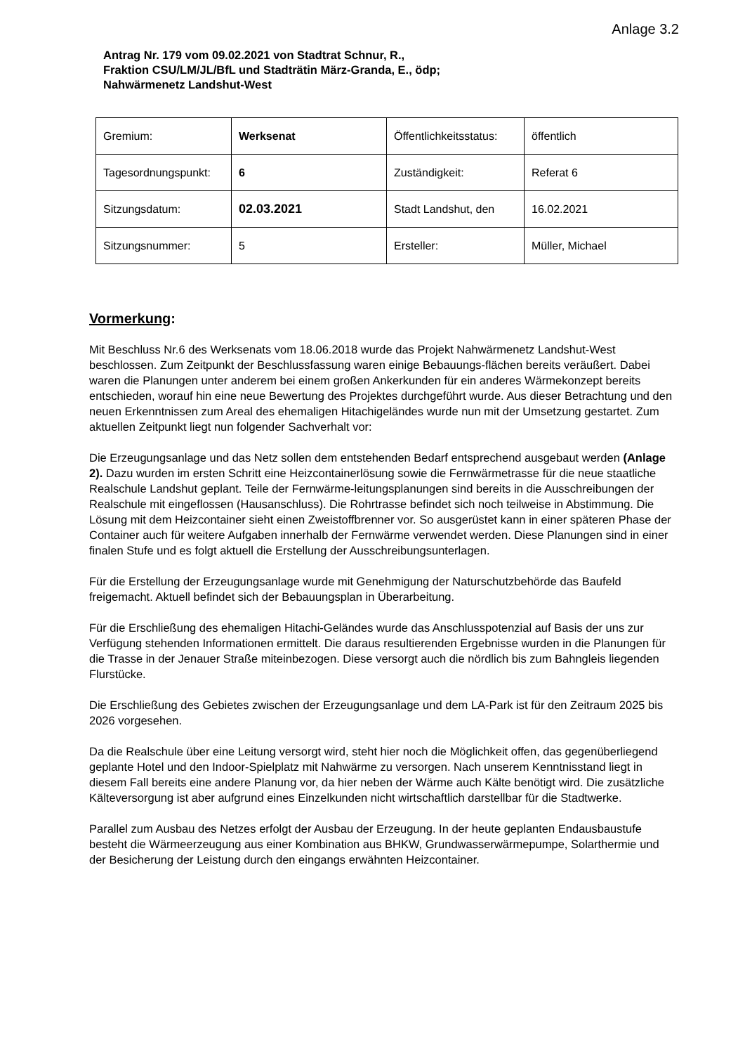Anlage 3.2
Antrag Nr. 179 vom 09.02.2021 von Stadtrat Schnur, R.,
Fraktion CSU/LM/JL/BfL und Stadträtin März-Granda, E., ödp;
Nahwärmenetz Landshut-West
| Gremium: | Werksenat | Öffentlichkeitsstatus: | öffentlich |
| Tagesordnungspunkt: | 6 | Zuständigkeit: | Referat 6 |
| Sitzungsdatum: | 02.03.2021 | Stadt Landshut, den | 16.02.2021 |
| Sitzungsnummer: | 5 | Ersteller: | Müller, Michael |
Vormerkung:
Mit Beschluss Nr.6 des Werksenats vom 18.06.2018 wurde das Projekt Nahwärmenetz Landshut-West beschlossen. Zum Zeitpunkt der Beschlussfassung waren einige Bebauungs-flächen bereits veräußert. Dabei waren die Planungen unter anderem bei einem großen Ankerkunden für ein anderes Wärmekonzept bereits entschieden, worauf hin eine neue Bewertung des Projektes durchgeführt wurde. Aus dieser Betrachtung und den neuen Erkenntnissen zum Areal des ehemaligen Hitachigeländes wurde nun mit der Umsetzung gestartet. Zum aktuellen Zeitpunkt liegt nun folgender Sachverhalt vor:
Die Erzeugungsanlage und das Netz sollen dem entstehenden Bedarf entsprechend ausgebaut werden (Anlage 2). Dazu wurden im ersten Schritt eine Heizcontainerlösung sowie die Fernwärmetrasse für die neue staatliche Realschule Landshut geplant. Teile der Fernwärme-leitungsplanungen sind bereits in die Ausschreibungen der Realschule mit eingeflossen (Hausanschluss). Die Rohrtrasse befindet sich noch teilweise in Abstimmung. Die Lösung mit dem Heizcontainer sieht einen Zweistoffbrenner vor. So ausgerüstet kann in einer späteren Phase der Container auch für weitere Aufgaben innerhalb der Fernwärme verwendet werden. Diese Planungen sind in einer finalen Stufe und es folgt aktuell die Erstellung der Ausschreibungsunterlagen.
Für die Erstellung der Erzeugungsanlage wurde mit Genehmigung der Naturschutzbehörde das Baufeld freigemacht. Aktuell befindet sich der Bebauungsplan in Überarbeitung.
Für die Erschließung des ehemaligen Hitachi-Geländes wurde das Anschlusspotenzial auf Basis der uns zur Verfügung stehenden Informationen ermittelt. Die daraus resultierenden Ergebnisse wurden in die Planungen für die Trasse in der Jenauer Straße miteinbezogen. Diese versorgt auch die nördlich bis zum Bahngleis liegenden Flurstücke.
Die Erschließung des Gebietes zwischen der Erzeugungsanlage und dem LA-Park ist für den Zeitraum 2025 bis 2026 vorgesehen.
Da die Realschule über eine Leitung versorgt wird, steht hier noch die Möglichkeit offen, das gegenüberliegend geplante Hotel und den Indoor-Spielplatz mit Nahwärme zu versorgen. Nach unserem Kenntnisstand liegt in diesem Fall bereits eine andere Planung vor, da hier neben der Wärme auch Kälte benötigt wird. Die zusätzliche Kälteversorgung ist aber aufgrund eines Einzelkunden nicht wirtschaftlich darstellbar für die Stadtwerke.
Parallel zum Ausbau des Netzes erfolgt der Ausbau der Erzeugung. In der heute geplanten Endausbaustufe besteht die Wärmeerzeugung aus einer Kombination aus BHKW, Grundwasserwärmepumpe, Solarthermie und der Besicherung der Leistung durch den eingangs erwähnten Heizcontainer.